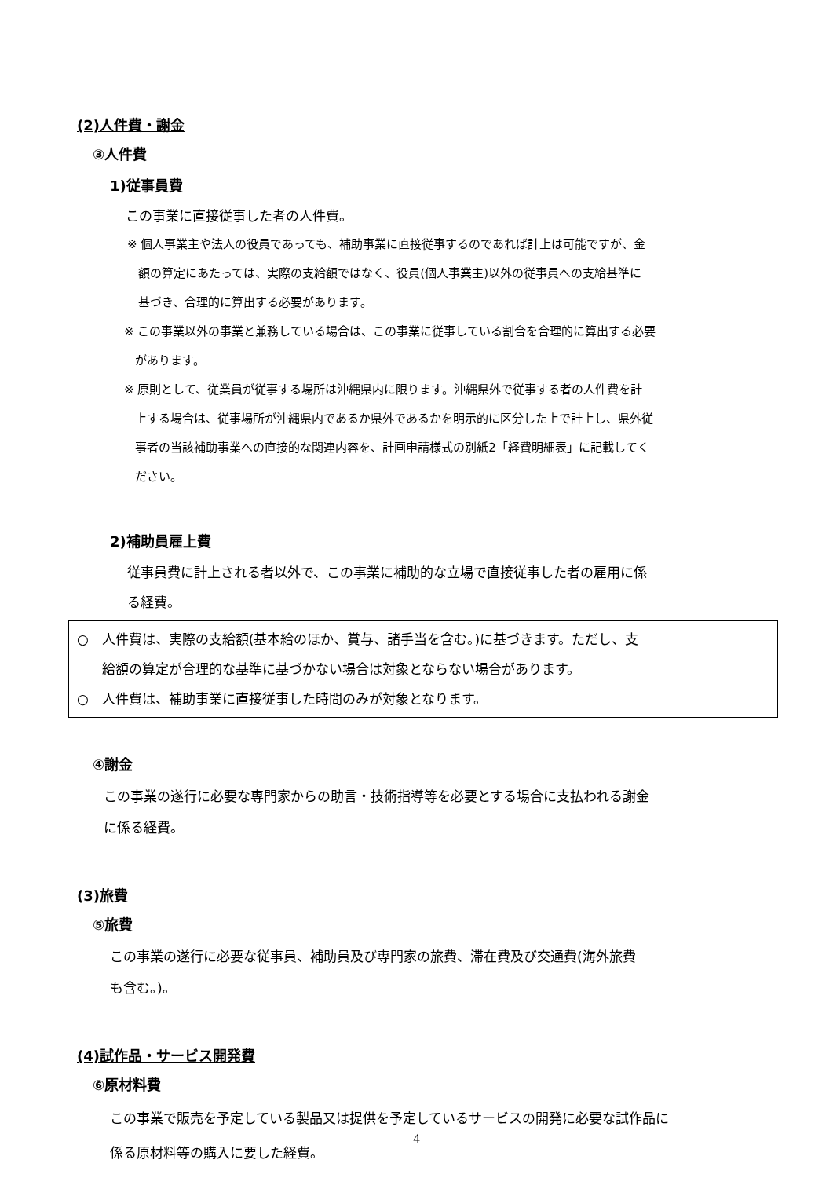(2)人件費・謝金
③人件費
1)従事員費
この事業に直接従事した者の人件費。
※ 個人事業主や法人の役員であっても、補助事業に直接従事するのであれば計上は可能ですが、金
額の算定にあたっては、実際の支給額ではなく、役員(個人事業主)以外の従事員への支給基準に
基づき、合理的に算出する必要があります。
※ この事業以外の事業と兼務している場合は、この事業に従事している割合を合理的に算出する必要
があります。
※ 原則として、従業員が従事する場所は沖縄県内に限ります。沖縄県外で従事する者の人件費を計
上する場合は、従事場所が沖縄県内であるか県外であるかを明示的に区分した上で計上し、県外従
事者の当該補助事業への直接的な関連内容を、計画申請様式の別紙2「経費明細表」に記載してく
ださい。
2)補助員雇上費
従事員費に計上される者以外で、この事業に補助的な立場で直接従事した者の雇用に係
る経費。
○　人件費は、実際の支給額(基本給のほか、賞与、諸手当を含む。)に基づきます。ただし、支
給額の算定が合理的な基準に基づかない場合は対象とならない場合があります。
○　人件費は、補助事業に直接従事した時間のみが対象となります。
④謝金
この事業の遂行に必要な専門家からの助言・技術指導等を必要とする場合に支払われる謝金
に係る経費。
(3)旅費
⑤旅費
この事業の遂行に必要な従事員、補助員及び専門家の旅費、滞在費及び交通費(海外旅費
も含む。)。
(4)試作品・サービス開発費
⑥原材料費
この事業で販売を予定している製品又は提供を予定しているサービスの開発に必要な試作品に
係る原材料等の購入に要した経費。
4